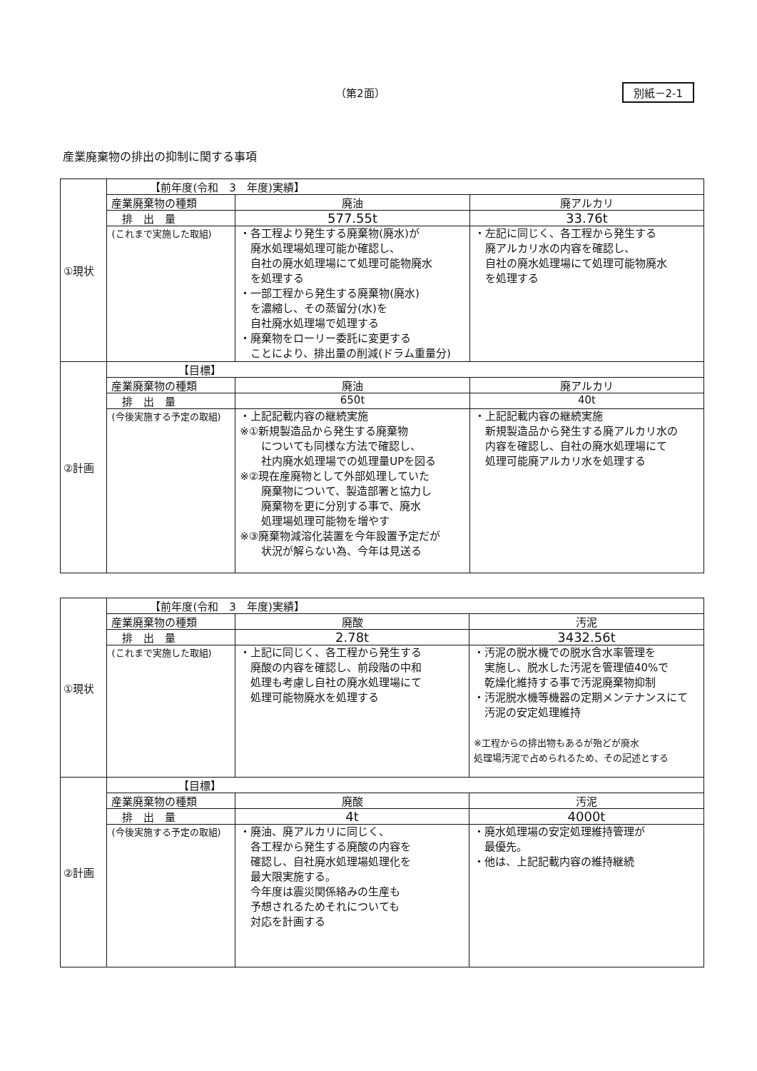（第2面） 別紙－2-1
産業廃棄物の排出の抑制に関する事項
| ①現状 | 【前年度(令和 3 年度)実績】 | | |
| | 産業廃棄物の種類 | 廃油 | 廃アルカリ |
| | 排 出 量 | 577.55t | 33.76t |
| | (これまで実施した取組) | ・各工程より発生する廃棄物(廃水)が 廃水処理場処理可能か確認し、 自社の廃水処理場にて処理可能物廃水 を処理する ・一部工程から発生する廃棄物(廃水) を濃縮し、その蒸留分(水)を 自社廃水処理場で処理する ・廃棄物をローリー委託に変更する ことにより、排出量の削減(ドラム重量分) | ・左記に同じく、各工程から発生する 廃アルカリ水の内容を確認し、 自社の廃水処理場にて処理可能物廃水 を処理する |
| ②計画 | 【目標】 | | |
| | 産業廃棄物の種類 | 廃油 | 廃アルカリ |
| | 排 出 量 | 650t | 40t |
| | (今後実施する予定の取組) | ・上記記載内容の継続実施 ※①新規製造品から発生する廃棄物 についても同様な方法で確認し、 社内廃水処理場での処理量UPを図る ※②現在産廃物として外部処理していた 廃棄物について、製造部署と協力し 廃棄物を更に分別する事で、廃水 処理場処理可能物を増やす ※③廃棄物減溶化装置を今年設置予定だが 状況が解らない為、今年は見送る | ・上記記載内容の継続実施 新規製造品から発生する廃アルカリ水の 内容を確認し、自社の廃水処理場にて 処理可能廃アルカリ水を処理する |
| ①現状 | 【前年度(令和 3 年度)実績】 | | |
| | 産業廃棄物の種類 | 廃酸 | 汚泥 |
| | 排 出 量 | 2.78t | 3432.56t |
| | (これまで実施した取組) | ・上記に同じく、各工程から発生する 廃酸の内容を確認し、前段階の中和 処理も考慮し自社の廃水処理場にて 処理可能物廃水を処理する | ・汚泥の脱水機での脱水含水率管理を 実施し、脱水した汚泥を管理値40%で 乾燥化維持する事で汚泥廃棄物抑制 ・汚泥脱水機等機器の定期メンテナンスにて 汚泥の安定処理維持 ※工程からの排出物もあるが殆どが廃水 処理場汚泥で占められるため、その記述とする |
| ②計画 | 【目標】 | | |
| | 産業廃棄物の種類 | 廃酸 | 汚泥 |
| | 排 出 量 | 4t | 4000t |
| | (今後実施する予定の取組) | ・廃油、廃アルカリに同じく、 各工程から発生する廃酸の内容を 確認し、自社廃水処理場処理化を 最大限実施する。 今年度は震災関係絡みの生産も 予想されるためそれについても 対応を計画する | ・廃水処理場の安定処理維持管理が 最優先。 ・他は、上記記載内容の維持継続 |